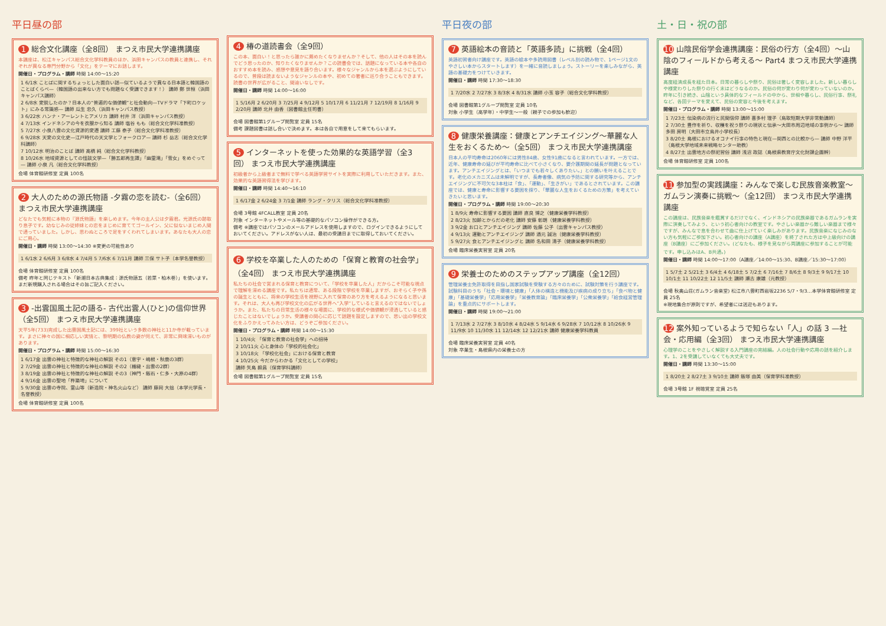平日昼の部
1 総合文化講座（全8回） まつえ市民大学連携講座
本講座は、松江キャンパス総合文化学科教員のほか、浜田キャンパスの教員と連携し、それぞれが異なる専門分野から「文化」をテーマにお話します。
開催日・プログラム・講師 時間 14:00〜15:20
1 6/1水 ことばに関するちょっとした面白い話—似ているようで異なる日本語と韓国語のことばくらべ—（韓国語の出来ない方でも問題なく受講できます！） 講師 鄭 世桓（浜田キャンパス講師）
2 6/8水 変貌したのか？日本人の“普遍的な価値観”と社会動向—TVドラマ「下町ロケット」にみる常識感— 講師 瓜生 忠久（浜田キャンパス教授）
3 6/22水 ハンナ・アーレントとアメリカ 講師 村井 洋（浜田キャンパス教授）
4 7/13水 インドネシアの今を衣服から知る 講師 塩谷 もも（総合文化学科准教授）
5 7/27水 小泉八雲の文化資源的変遷 講師 工藤 泰子（総合文化学科准教授）
6 9/28水 天変の文化史—江戸時代の天文学とフォークロア— 講師 杉 岳志（総合文化学科講師）
7 10/12水 明治のことば 講師 高橋 純（総合文化学科教授）
8 10/26水 地域資源としての怪談文学—「勝五郎再生譚」「幽霊滝」「雪女」をめぐって— 講師 小泉 凡（総合文化学科教授）
会場 体育館研修室 定員 100名
2 大人のための源氏物語 -夕霧の恋を読む-（全6回） まつえ市民大学連携講座
どなたでも気軽に本物の『源氏物語』を楽しめます。今年の主人公は夕霧君。光源氏の跡取り息子です。幼なじみの従姉妹との恋をまじめに育ててゴールイン、父に似ないまじめ人間で通っていました。しかし、思わぬところで足をすくわれてしまいます。あなたも大人の恋にご用心。
開催日・講師 時間 13:00〜14:30 ※変更の可能性あり
1 6/1水 2 6/6月 3 6/8水 4 7/4月 5 7/6水 6 7/11月 講師 三保 サト子（本学名誉教授）
会場 体育館研修室 定員 100名
備考 昨年と同じテキスト「新潮日本古典集成：源氏物語五（若菜・柏木巻）」を使います。まだ新規購入される場合はその旨ご記入ください。
3 -出雲国風土記の語る- 古代出雲人(ひと)の信仰世界（全5回） まつえ市民大学連携講座
天平5年(733)完成した出雲国風土記には、399社という多数の神社と11か寺が載っています。まさに神々の国に相応しい実情と、黎明期の仏教の姿が伺えて、非常に興味深いものがあります。
開催日・プログラム・講師 時間 15:00〜16:30
1 6/17金 出雲の神社と特徴的な神社の解説 その1（意宇・嶋根・秋鹿の3群）
2 7/29金 出雲の神社と特徴的な神社の解説 その2（楯縫・出雲の2群）
3 8/19金 出雲の神社と特徴的な神社の解説 その3（神門・飯石・仁多・大原の4群）
4 9/16金 出雲の聖地「杵築埼」について
5 9/30金 出雲の寺院、霊山等（新造院・神名火山など） 講師 藤岡 大拙（本学元学長・名誉教授）
会場 体育館研修室 定員 100名
4 椿の道読書会（全9回）
この本、面白い！と思ったら誰かに薦めたくなりませんか？そして、他の人はその本を読んでどう思ったのか、知りたくなりませんか？この読書会では、話題になっている本や各自のおすすめ本を読み、感想や意見を語り合います。様々なジャンルから本を選ぶようにしているので、普段は読まないようなジャンルの本や、初めての著者に巡り合うこともできます。読書の世界が広がること、間違いなしです。
開催日・講師 時間 14:00〜16:00
1 5/16月 2 6/20月 3 7/25月 4 9/12月 5 10/17月 6 11/21月 7 12/19月 8 1/16月 9 2/20月 講師 北井 由香（図書館主任司書）
会場 図書館第1グループ閲覧室 定員 15名
備考 課題図書は話し合いで決めます。本は各自で用意をして来てもらいます。
5 インターネットを使った効果的な英語学習（全3回） まつえ市民大学連携講座
初級者から上級者まで無料で学べる英語学習サイトを実際に利用していただきます。また、効果的な英語習得法を学びます。
開催日・講師 時間 14:40〜16:10
1 6/17金 2 6/24金 3 7/1金 講師 ラング・クリス（総合文化学科准教授）
会場 3号館 4FCALL教室 定員 20名
対象 インターネットやメール等の基礎的なパソコン操作ができる方。
備考 ※講座ではパソコンのメールアドレスを使用しますので、ログインできるようにしておいてください。アドレスがない人は、最初の受講日までに取得しておいてください。
6 学校を卒業した人のための「保育と教育の社会学」（全4回） まつえ市民大学連携講座
私たちの社会で営まれる保育と教育について、「学校を卒業した人」だからこそ可能な視点で理解を深める講座です。私たちは通常、ある段階で学校を卒業しますが、おそらく子や孫の誕生とともに、将来の学校生活を視野に入れて保育のあり方を考えるようになると思います。それは、大人も再び学校文化の広がる世界へ“入学”していると言えるのではないでしょうか。また、私たちの日常生活の様々な場面に、学校的な様式や価値観が浸透していると感じたことはないでしょうか。受講者の関心に応じて話題を設定しますので、思い出の学校文化をふりかえってみたい方は、どうぞご参加ください。
開催日・プログラム・講師 時間 14:00〜15:30
1 10/4火 「保育と教育の社会学」への招待
2 10/11火 心と身体の「学校的社会化」
3 10/18火 「学校化社会」における保育と教育
4 10/25火 今だからわかる「文化としての学校」
講師 矢島 毅昌（保育学科講師）
会場 図書館第1グループ閲覧室 定員 15名
平日夜の部
7 英語絵本の音読と「英語多読」に挑戦（全4回）
英語初習者向け講座です。英語の絵本や多読用図書（レベル別の読み物で、1ページ1文のやさしい本からスタートします）を一緒に音読しましょう。ストーリーを楽しみながら、英語の基礎力をつけていきます。
開催日・講師 時間 17:30〜18:30
1 7/20水 2 7/27水 3 8/3水 4 8/31水 講師 小玉 容子（総合文化学科教授）
会場 図書館第1グループ閲覧室 定員 10名
対象 小学生（高学年）・中学生〜一般（親子での参加も歓迎）
8 健康栄養講座：健康とアンチエイジング〜華麗な人生をおくるため〜（全5回） まつえ市民大学連携講座
日本人の平均寿命は2060年には男性84歳、女性91歳になると言われています。一方では、近年、健康寿命の延びが平均寿命に比べて小さくなり、要介護期間の延長が問題となっています。アンチエイジングとは、「いつまでも若々しくありたい。」との願いを叶えることです。老化のメカニズムは未解明ですが、長寿者像、病気の予防に関する研究等から、アンチエイジングに不可欠な3本柱は「食」、「運動」、「生きがい」であるとされています。この講座では、健康と寿命に影響する要因を探り、「華麗な人生をおくるための方策」を考えていきたいと思います。
開催日・プログラム・講師 時間 19:00〜20:30
1 8/9火 寿命に影響する要因 講師 直良 博之（健康栄養学科教授）
2 8/23火 加齢とからだの老化 講師 安藤 彰朗（健康栄養学科教授）
3 9/2金 お口とアンチエイジング 講師 佐藤 公子（出雲キャンパス教授）
4 9/13火 運動とアンチエイジング 講師 酒元 誠治（健康栄養学科教授）
5 9/27火 食とアンチエイジングと 講師 名和田 清子（健康栄養学科教授）
会場 臨床栄養実習室 定員 20名
9 栄養士のためのステップアップ講座（全12回）
管理栄養士免許取得を目指し国家試験を受験する方々のために、試験対策を行う講座です。試験科目のうち「社会・環境と健康」「人体の構造と機能及び疾病の成り立ち」「食べ物と健康」「基礎栄養学」「応用栄養学」「栄養教育論」「臨床栄養学」「公衆栄養学」「給食経営管理論」を重点的にサポートします。
開催日・講師 時間 19:00〜21:00
1 7/13水 2 7/27水 3 8/10水 4 8/24水 5 9/14水 6 9/28水 7 10/12水 8 10/26水 9 11/9水 10 11/30水 11 12/14水 12 12/21水 講師 健康栄養学科教員
会場 臨床栄養実習室 定員 40名
対象 卒業生・島根県内の栄養士の方
土・日・祝の部
10 山陰民俗学会連携講座：民俗の行方（全4回）〜山陰のフィールドから考える〜 Part4 まつえ市民大学連携講座
高度経済成長を経た日本。日常の暮らしや祭り、民俗は著しく変容しました。新しい暮らしや様変わりした祭りの行く末はどうなるのか。民俗の何が変わり何が変わっていないのか。昨年に引き続き、山陰という具体的なフィールドの中から、世相や暮らし、民俗行事、祭礼など、各回テーマを変えて、民俗の変容と今後を考えます。
開催日・プログラム・講師 時間 13:00〜15:00
1 7/23土 伝染病の流行と民間信仰 講師 喜多村 理子（鳥取短期大学非常勤講師）
2 7/30土 豊作を祈り、収穫を祝う祭りの現状と伝承〜大田市周辺地域の事例から〜 講師 多田 房明（大田市立鳥井小学校長）
3 8/20土 島根におけるオコナイ行事の特色と現在—関西との比較から— 講師 中野 洋平（島根大学地域未来戦略センター助教）
4 8/27土 出雲地方の祭祀習俗 講師 浅沼 政誌（島根県教育庁文化財課企画幹）
会場 体育館研修室 定員 100名
11 参加型の実践講座：みんなで楽しむ民族音楽教室〜ガムラン演奏に挑戦〜（全12回） まつえ市民大学連携講座
この講座は、民族音楽を鑑賞するだけでなく、インドネシアの民族楽器であるガムランを実際に演奏してみよう、という初心者向けの教室です。やさしい楽器から難しい楽器まで様々ですが、みんなで息を合わせて曲に仕上げていく楽しみがあります。民族音楽になじみのない方も気軽にご参加下さい。初心者向けの講座（A講座）を終了された方は中上級向けの講座（B講座）にご参加ください。(どなたも、様子を見ながら両講座に参加することが可能です。申し込みはA、B共通。)
開催日・講師 時間 14:00〜17:00（A講座／14:00〜15:30、B講座／15:30〜17:00）
1 5/7土 2 5/21土 3 6/4土 4 6/18土 5 7/2土 6 7/16土 7 8/6土 8 9/3土 9 9/17土 10 10/1土 11 10/22土 12 11/5土 講師 瀬古 康雄（元教授）
会場 秋奥山荘(ガムラン音楽堂) 松江市八雲町西岩坂2236 5/7・9/3…本学体育館研修室 定員 25名
※現地集合が原則ですが、希望者には送迎もあります。
12 案外知っているようで知らない「人」の話 3 —社会・応用編（全3回） まつえ市民大学連携講座
心理学のことをやさしく解説する入門講座の完結編。人の社会行動や応用の話を紹介します。1、2を受講していなくても大丈夫です。
開催日・講師 時間 13:30〜15:00
1 8/20土 2 8/27土 3 9/10土 講師 飯塚 由美（保育学科准教授）
会場 3号館 1F 視聴覚室 定員 25名